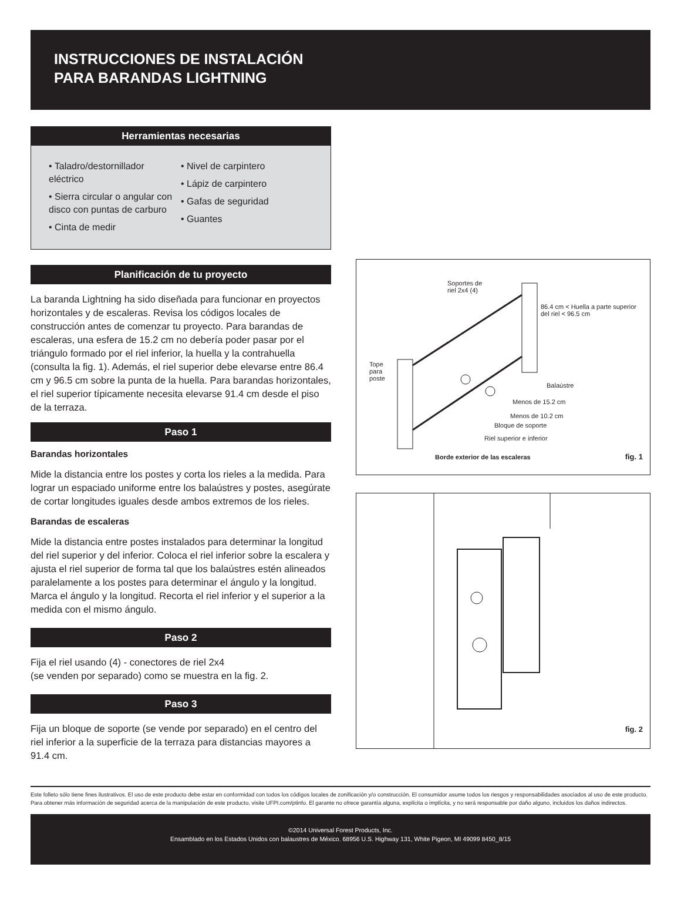INSTRUCCIONES DE INSTALACIÓN
PARA BARANDAS LIGHTNING
Herramientas necesarias
• Taladro/destornillador eléctrico
• Sierra circular o angular con disco con puntas de carburo
• Cinta de medir
• Nivel de carpintero
• Lápiz de carpintero
• Gafas de seguridad
• Guantes
Planificación de tu proyecto
La baranda Lightning ha sido diseñada para funcionar en proyectos horizontales y de escaleras. Revisa los códigos locales de construcción antes de comenzar tu proyecto. Para barandas de escaleras, una esfera de 15.2 cm no debería poder pasar por el triángulo formado por el riel inferior, la huella y la contrahuella (consulta la fig. 1). Además, el riel superior debe elevarse entre 86.4 cm y 96.5 cm sobre la punta de la huella. Para barandas horizontales, el riel superior típicamente necesita elevarse 91.4 cm desde el piso de la terraza.
Paso 1
Barandas horizontales
Mide la distancia entre los postes y corta los rieles a la medida. Para lograr un espaciado uniforme entre los balaústres y postes, asegúrate de cortar longitudes iguales desde ambos extremos de los rieles.
Barandas de escaleras
Mide la distancia entre postes instalados para determinar la longitud del riel superior y del inferior. Coloca el riel inferior sobre la escalera y ajusta el riel superior de forma tal que los balaústres estén alineados paralelamente a los postes para determinar el ángulo y la longitud. Marca el ángulo y la longitud. Recorta el riel inferior y el superior a la medida con el mismo ángulo.
Paso 2
Fija el riel usando (4) - conectores de riel 2x4
(se venden por separado) como se muestra en la fig. 2.
Paso 3
Fija un bloque de soporte (se vende por separado) en el centro del riel inferior a la superficie de la terraza para distancias mayores a 91.4 cm.
Soportes de
riel 2x4 (4)
86.4 cm < Huella a parte superior
del riel < 96.5 cm
Tope
para
poste
Balaústre
Menos de 15.2 cm
Menos de 10.2 cm
Bloque de soporte
Riel superior e inferior
Borde exterior de las escaleras
fig. 1
fig. 2
Este folleto sólo tiene fines ilustrativos. El uso de este producto debe estar en conformidad con todos los códigos locales de zonificación y/o construcción. El consumidor asume todos los riesgos y responsabilidades asociados al uso de este producto. Para obtener más información de seguridad acerca de la manipulación de este producto, visite UFPI.com/ptinfo. El garante no ofrece garantía alguna, explícita o implícita, y no será responsable por daño alguno, incluidos los daños indirectos.
©2014 Universal Forest Products, Inc.
Ensamblado en los Estados Unidos con balaustres de México. 68956 U.S. Highway 131, White Pigeon, MI 49099 8450_8/15